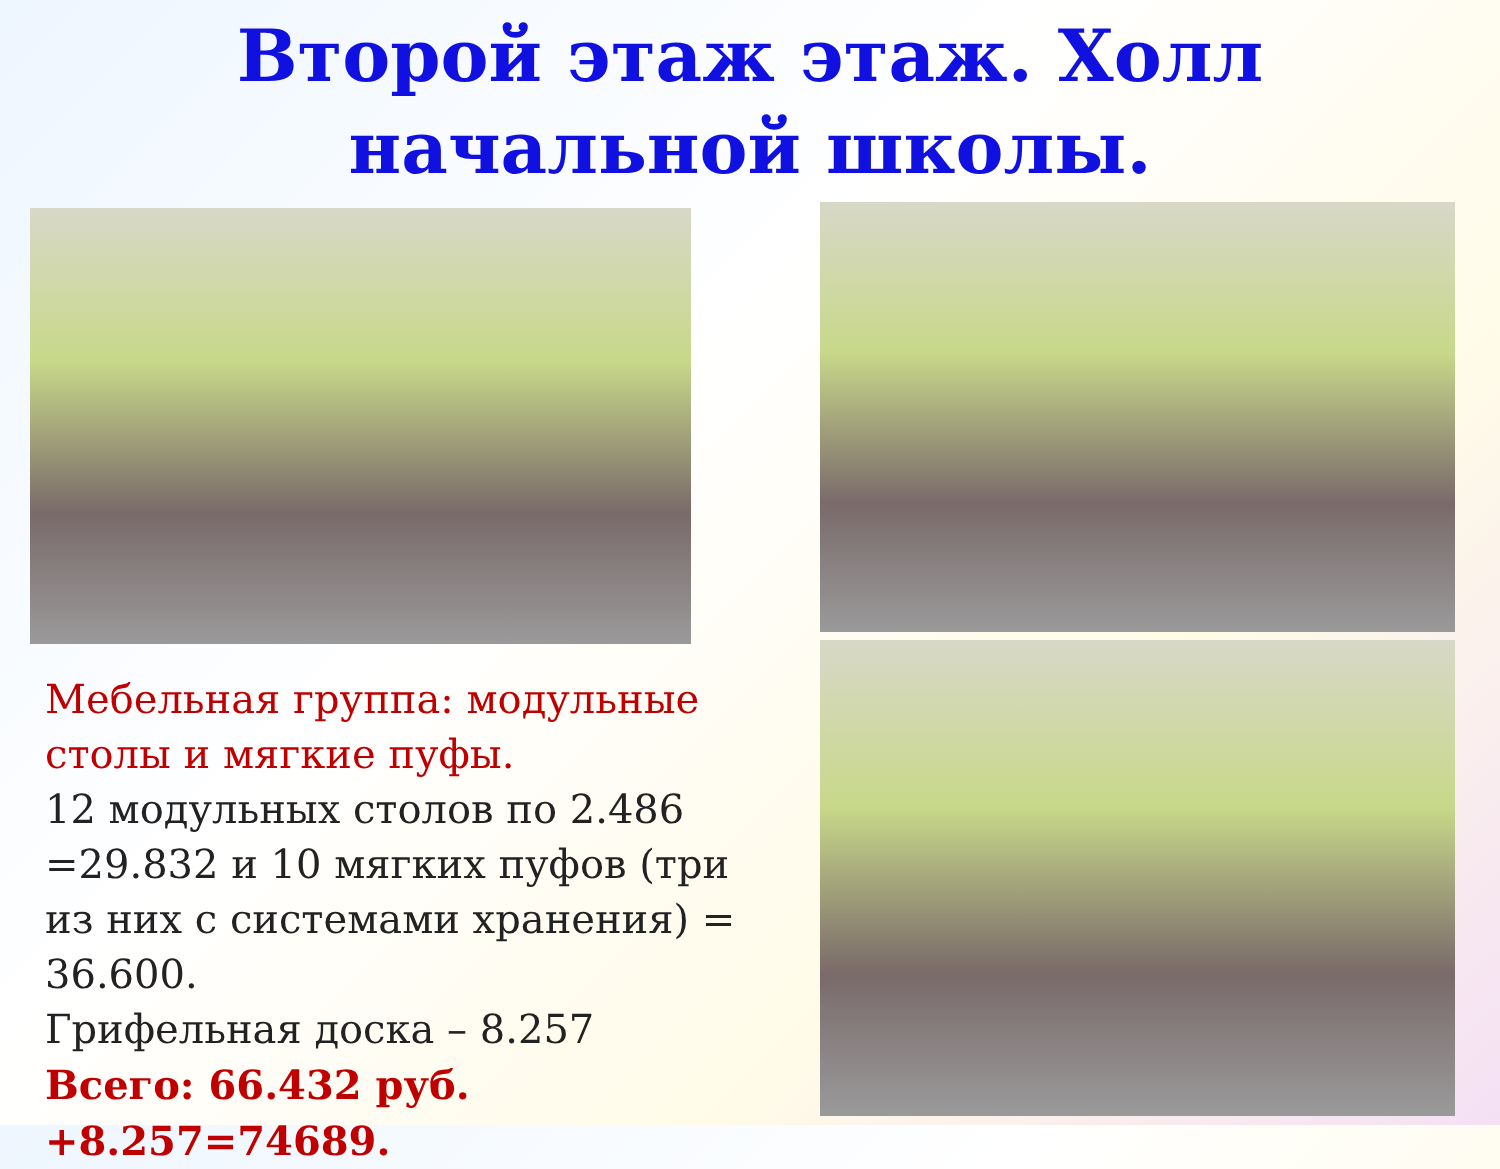Второй этаж этаж. Холл
начальной школы.
Мебельная группа: модульные столы и мягкие пуфы.
12 модульных столов по 2.486 =29.832 и 10 мягких пуфов (три из них с системами хранения) = 36.600.
Грифельная доска – 8.257
Всего: 66.432 руб. +8.257=74689.